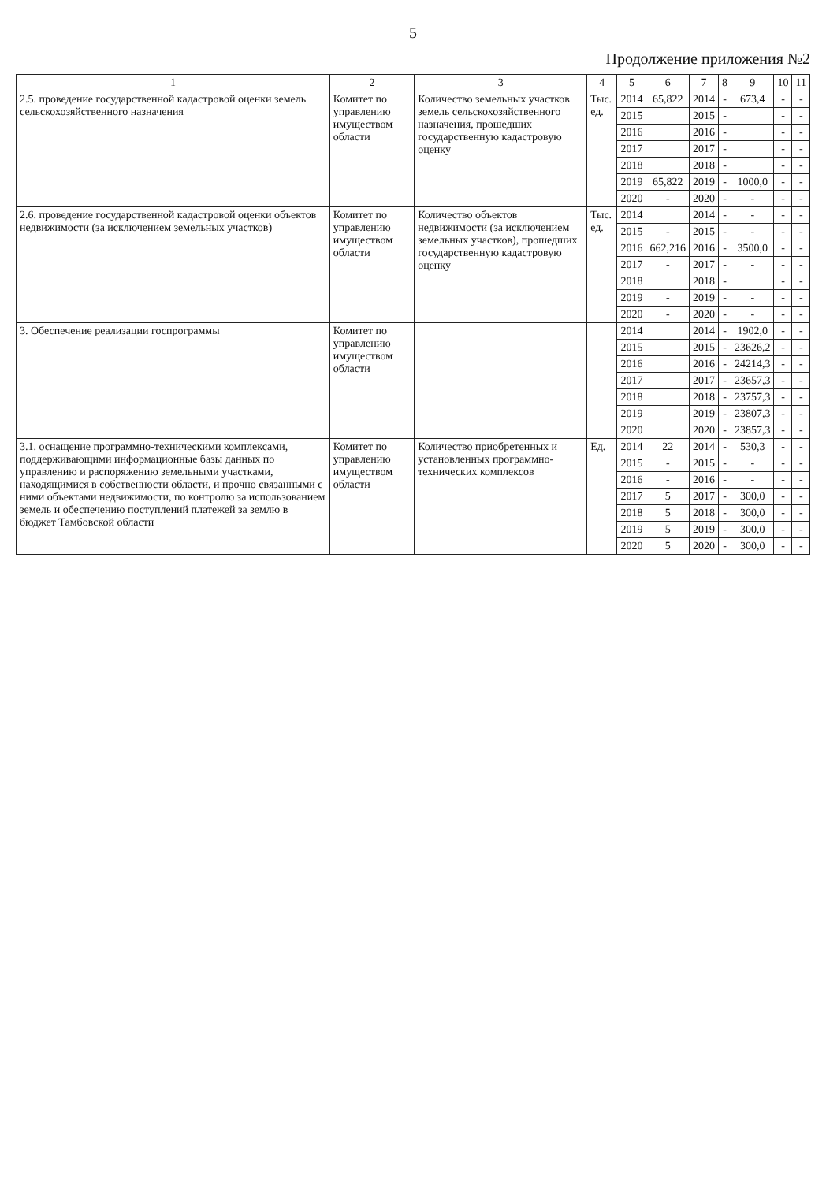5
Продолжение приложения №2
| 1 | 2 | 3 | 4 | 5 | 6 | 7 | 8 | 9 | 10 | 11 |
| --- | --- | --- | --- | --- | --- | --- | --- | --- | --- | --- |
| 2.5. проведение государственной кадастровой оценки земель сельскохозяйственного назначения | Комитет по управлению имуществом области | Количество земельных участков земель сельскохозяйственного назначения, прошедших государственную кадастровую оценку | Тыс. ед. | 2014 | 65,822 | 2014 | - | 673,4 | - | - |
| | | | | 2015 | | 2015 | - | | - | - |
| | | | | 2016 | | 2016 | - | | - | - |
| | | | | 2017 | | 2017 | - | | - | - |
| | | | | 2018 | | 2018 | - | | - | - |
| | | | | 2019 | 65,822 | 2019 | - | 1000,0 | - | - |
| | | | | 2020 | - | 2020 | - | - | - | - |
| 2.6. проведение государственной кадастровой оценки объектов недвижимости (за исключением земельных участков) | Комитет по управлению имуществом области | Количество объектов недвижимости (за исключением земельных участков), прошедших государственную кадастровую оценку | Тыс. ед. | 2014 | | 2014 | - | - | - | - |
| | | | | 2015 | - | 2015 | - | - | - | - |
| | | | | 2016 | 662,216 | 2016 | - | 3500,0 | - | - |
| | | | | 2017 | - | 2017 | - | - | - | - |
| | | | | 2018 | | 2018 | - | | - | - |
| | | | | 2019 | - | 2019 | - | - | - | - |
| | | | | 2020 | - | 2020 | - | - | - | - |
| 3. Обеспечение реализации госпрограммы | Комитет по управлению имуществом области | | | 2014 | | 2014 | - | 1902,0 | - | - |
| | | | | 2015 | | 2015 | - | 23626,2 | - | - |
| | | | | 2016 | | 2016 | - | 24214,3 | - | - |
| | | | | 2017 | | 2017 | - | 23657,3 | - | - |
| | | | | 2018 | | 2018 | - | 23757,3 | - | - |
| | | | | 2019 | | 2019 | - | 23807,3 | - | - |
| | | | | 2020 | | 2020 | - | 23857,3 | - | - |
| 3.1. оснащение программно-техническими комплексами, поддерживающими информационные базы данных по управлению и распоряжению земельными участками, находящимися в собственности области, и прочно связанными с ними объектами недвижимости, по контролю за использованием земель и обеспечению поступлений платежей за землю в бюджет Тамбовской области | Комитет по управлению имуществом области | Количество приобретенных и установленных программно-технических комплексов | Ед. | 2014 | 22 | 2014 | - | 530,3 | - | - |
| | | | | 2015 | - | 2015 | - | - | - | - |
| | | | | 2016 | - | 2016 | - | - | - | - |
| | | | | 2017 | 5 | 2017 | - | 300,0 | - | - |
| | | | | 2018 | 5 | 2018 | - | 300,0 | - | - |
| | | | | 2019 | 5 | 2019 | - | 300,0 | - | - |
| | | | | 2020 | 5 | 2020 | - | 300,0 | - | - |